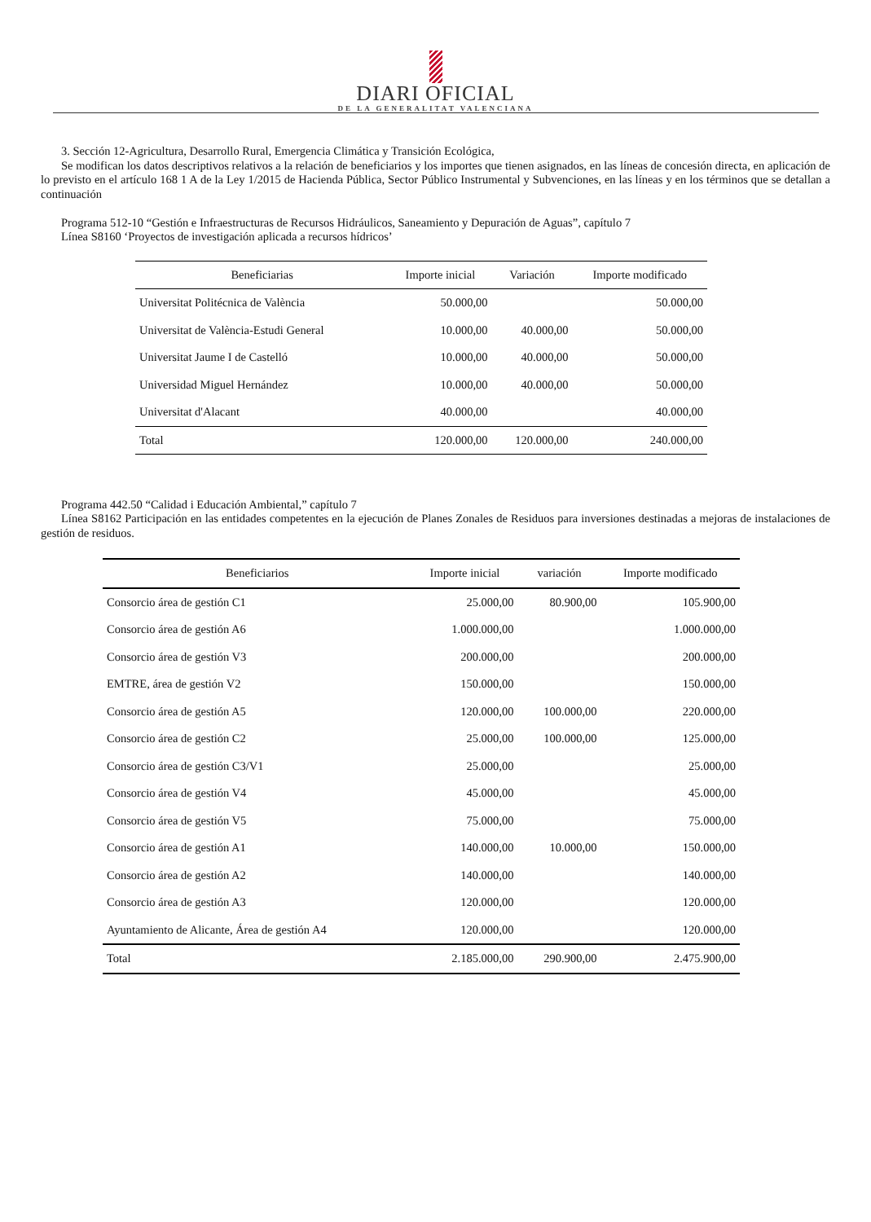DIARI OFICIAL
DE LA GENERALITAT VALENCIANA
3. Sección 12-Agricultura, Desarrollo Rural, Emergencia Climática y Transición Ecológica,
Se modifican los datos descriptivos relativos a la relación de beneficiarios y los importes que tienen asignados, en las líneas de concesión directa, en aplicación de lo previsto en el artículo 168 1 A de la Ley 1/2015 de Hacienda Pública, Sector Público Instrumental y Subvenciones, en las líneas y en los términos que se detallan a continuación
Programa 512-10 “Gestión e Infraestructuras de Recursos Hidráulicos, Saneamiento y Depuración de Aguas”, capítulo 7
Línea S8160 ‘Proyectos de investigación aplicada a recursos hídricos’
| Beneficiarias | Importe inicial | Variación | Importe modificado |
| --- | --- | --- | --- |
| Universitat Politécnica de València | 50.000,00 | | 50.000,00 |
| Universitat de València-Estudi General | 10.000,00 | 40.000,00 | 50.000,00 |
| Universitat Jaume I de Castelló | 10.000,00 | 40.000,00 | 50.000,00 |
| Universidad Miguel Hernández | 10.000,00 | 40.000,00 | 50.000,00 |
| Universitat d'Alacant | 40.000,00 | | 40.000,00 |
| Total | 120.000,00 | 120.000,00 | 240.000,00 |
Programa 442.50 “Calidad i Educación Ambiental,” capítulo 7
Línea S8162 Participación en las entidades competentes en la ejecución de Planes Zonales de Residuos para inversiones destinadas a mejoras de instalaciones de gestión de residuos.
| Beneficiarios | Importe inicial | variación | Importe modificado |
| --- | --- | --- | --- |
| Consorcio área de gestión C1 | 25.000,00 | 80.900,00 | 105.900,00 |
| Consorcio área de gestión A6 | 1.000.000,00 | | 1.000.000,00 |
| Consorcio área de gestión V3 | 200.000,00 | | 200.000,00 |
| EMTRE, área de gestión V2 | 150.000,00 | | 150.000,00 |
| Consorcio área de gestión A5 | 120.000,00 | 100.000,00 | 220.000,00 |
| Consorcio área de gestión C2 | 25.000,00 | 100.000,00 | 125.000,00 |
| Consorcio área de gestión C3/V1 | 25.000,00 | | 25.000,00 |
| Consorcio área de gestión V4 | 45.000,00 | | 45.000,00 |
| Consorcio área de gestión V5 | 75.000,00 | | 75.000,00 |
| Consorcio área de gestión A1 | 140.000,00 | 10.000,00 | 150.000,00 |
| Consorcio área de gestión A2 | 140.000,00 | | 140.000,00 |
| Consorcio área de gestión A3 | 120.000,00 | | 120.000,00 |
| Ayuntamiento de Alicante, Área de gestión A4 | 120.000,00 | | 120.000,00 |
| Total | 2.185.000,00 | 290.900,00 | 2.475.900,00 |